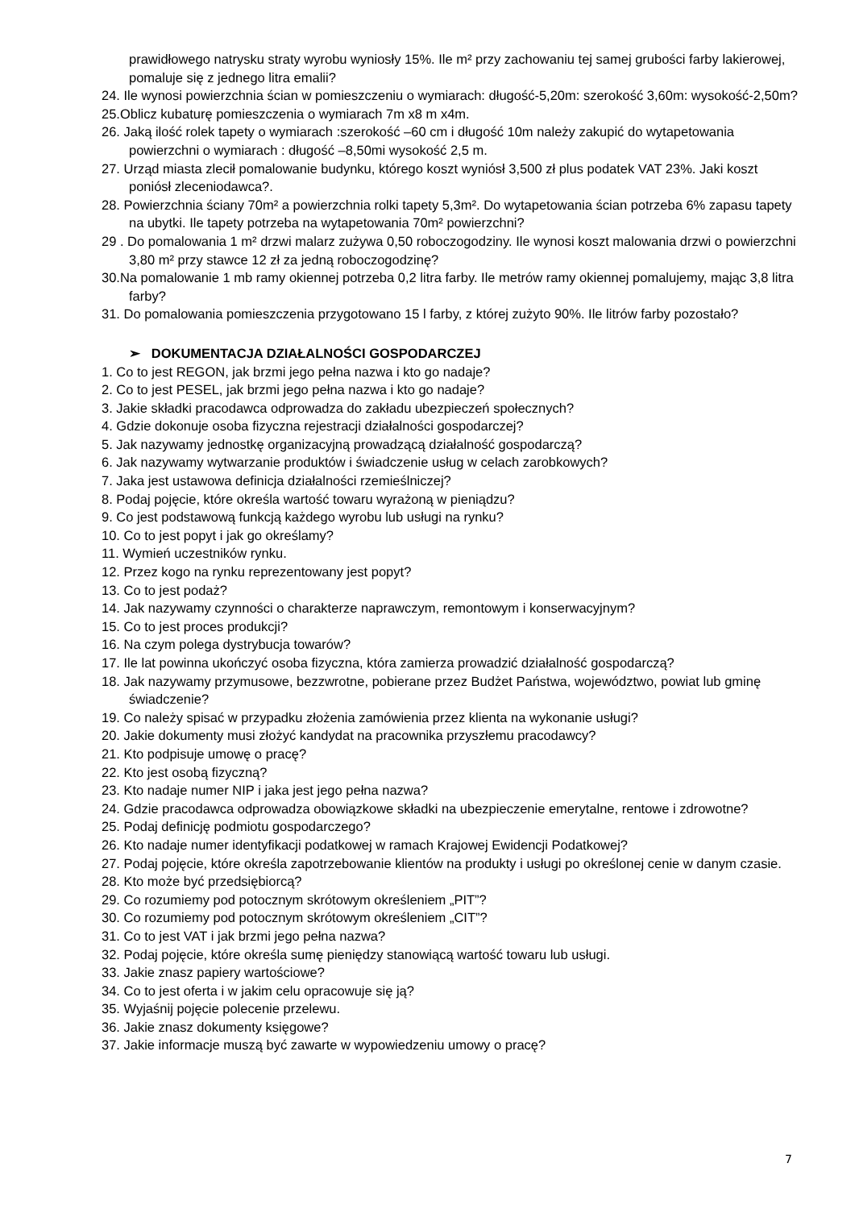prawidłowego natrysku straty wyrobu wyniosły 15%. Ile m² przy zachowaniu tej samej grubości farby lakierowej, pomaluje się z jednego litra emalii?
24. Ile wynosi powierzchnia ścian w pomieszczeniu o wymiarach: długość-5,20m: szerokość 3,60m: wysokość-2,50m?
25.Oblicz kubaturę pomieszczenia o wymiarach 7m x8 m x4m.
26. Jaką ilość rolek tapety o wymiarach :szerokość –60 cm i długość 10m należy zakupić do wytapetowania powierzchni o wymiarach : długość –8,50mi wysokość 2,5 m.
27. Urząd miasta zlecił pomalowanie budynku, którego koszt wyniósł 3,500 zł plus podatek VAT 23%. Jaki koszt poniósł zleceniodawca?.
28. Powierzchnia ściany 70m² a powierzchnia rolki tapety 5,3m². Do wytapetowania ścian potrzeba 6% zapasu tapety na ubytki. Ile tapety potrzeba na wytapetowania 70m² powierzchni?
29 . Do pomalowania 1 m² drzwi malarz zużywa 0,50 roboczogodziny. Ile wynosi koszt malowania drzwi o powierzchni 3,80 m² przy stawce 12 zł za jedną roboczogodzinę?
30.Na pomalowanie 1 mb ramy okiennej potrzeba 0,2 litra farby. Ile metrów ramy okiennej pomalujemy, mając 3,8 litra farby?
31. Do pomalowania pomieszczenia przygotowano 15 l farby, z której zużyto 90%. Ile litrów farby pozostało?
➢ DOKUMENTACJA DZIAŁALNOŚCI GOSPODARCZEJ
1. Co to jest REGON, jak brzmi jego pełna nazwa i kto go nadaje?
2. Co to jest PESEL, jak brzmi jego pełna nazwa i kto go nadaje?
3. Jakie składki pracodawca odprowadza do zakładu ubezpieczeń społecznych?
4. Gdzie dokonuje osoba fizyczna rejestracji działalności gospodarczej?
5. Jak nazywamy jednostkę organizacyjną prowadzącą działalność gospodarczą?
6. Jak nazywamy wytwarzanie produktów i świadczenie usług w celach zarobkowych?
7. Jaka jest ustawowa definicja działalności rzemieślniczej?
8. Podaj pojęcie, które określa wartość towaru wyrażoną w pieniądzu?
9. Co jest podstawową funkcją każdego wyrobu lub usługi na rynku?
10. Co to jest popyt i jak go określamy?
11. Wymień uczestników rynku.
12. Przez kogo na rynku reprezentowany jest popyt?
13. Co to jest podaż?
14. Jak nazywamy czynności o charakterze naprawczym, remontowym i konserwacyjnym?
15. Co to jest proces produkcji?
16. Na czym polega dystrybucja towarów?
17. Ile lat powinna ukończyć osoba fizyczna, która zamierza prowadzić działalność gospodarczą?
18. Jak nazywamy przymusowe, bezzwrotne, pobierane przez Budżet Państwa, województwo, powiat lub gminę świadczenie?
19. Co należy spisać w przypadku złożenia zamówienia przez klienta na wykonanie usługi?
20. Jakie dokumenty musi złożyć kandydat na pracownika przyszłemu pracodawcy?
21. Kto podpisuje umowę o pracę?
22. Kto jest osobą fizyczną?
23. Kto nadaje numer NIP i jaka jest jego pełna nazwa?
24. Gdzie pracodawca odprowadza obowiązkowe składki na ubezpieczenie emerytalne, rentowe i zdrowotne?
25. Podaj definicję podmiotu gospodarczego?
26. Kto nadaje numer identyfikacji podatkowej w ramach Krajowej Ewidencji Podatkowej?
27. Podaj pojęcie, które określa zapotrzebowanie klientów na produkty i usługi po określonej cenie w danym czasie.
28. Kto może być przedsiębiorcą?
29. Co rozumiemy pod potocznym skrótowym określeniem „PIT”?
30. Co rozumiemy pod potocznym skrótowym określeniem „CIT”?
31. Co to jest VAT i jak brzmi jego pełna nazwa?
32. Podaj pojęcie, które określa sumę pieniędzy stanowiącą wartość towaru lub usługi.
33. Jakie znasz papiery wartościowe?
34. Co to jest oferta i w jakim celu opracowuje się ją?
35. Wyjaśnij pojęcie polecenie przelewu.
36. Jakie znasz dokumenty księgowe?
37. Jakie informacje muszą być zawarte w wypowiedzeniu umowy o pracę?
7